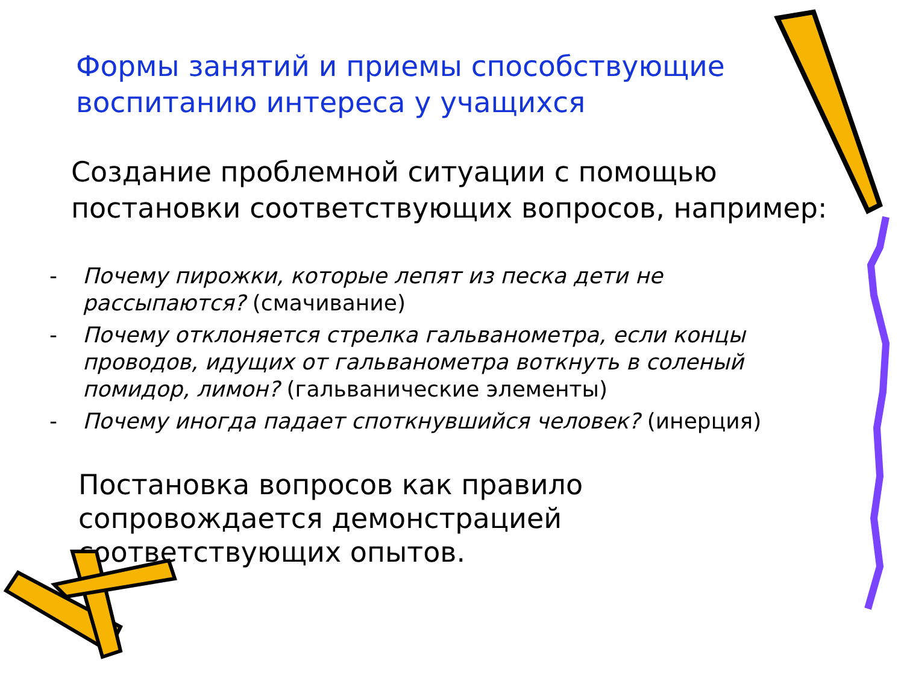Формы занятий и приемы способствующие воспитанию интереса у учащихся
Создание проблемной ситуации с помощью постановки соответствующих вопросов, например:
- Почему пирожки, которые лепят из песка дети не рассыпаются? (смачивание)
- Почему отклоняется стрелка гальванометра, если концы проводов, идущих от гальванометра воткнуть в соленый помидор, лимон? (гальванические элементы)
- Почему иногда падает споткнувшийся человек? (инерция)
Постановка вопросов как правило сопровождается демонстрацией соответствующих опытов.